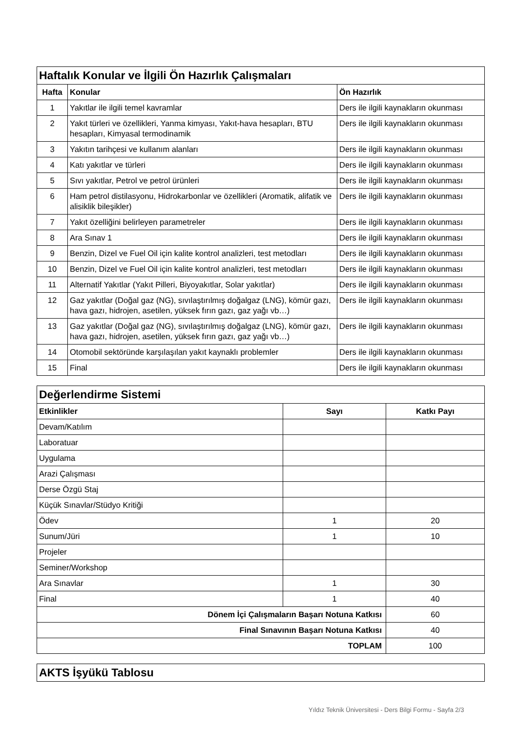| Haftalık Konular ve İlgili Ön Hazırlık Çalışmaları | | |
| Hafta | Konular | Ön Hazırlık |
| 1 | Yakıtlar ile ilgili temel kavramlar | Ders ile ilgili kaynakların okunması |
| 2 | Yakıt türleri ve özellikleri, Yanma kimyası, Yakıt-hava hesapları, BTU hesapları, Kimyasal termodinamik | Ders ile ilgili kaynakların okunması |
| 3 | Yakıtın tarihçesi ve kullanım alanları | Ders ile ilgili kaynakların okunması |
| 4 | Katı yakıtlar ve türleri | Ders ile ilgili kaynakların okunması |
| 5 | Sıvı yakıtlar, Petrol ve petrol ürünleri | Ders ile ilgili kaynakların okunması |
| 6 | Ham petrol distilasyonu, Hidrokarbonlar ve özellikleri (Aromatik, alifatik ve alisiklik bileşikler) | Ders ile ilgili kaynakların okunması |
| 7 | Yakıt özelliğini belirleyen parametreler | Ders ile ilgili kaynakların okunması |
| 8 | Ara Sınav 1 | Ders ile ilgili kaynakların okunması |
| 9 | Benzin, Dizel ve Fuel Oil için kalite kontrol analizleri, test metodları | Ders ile ilgili kaynakların okunması |
| 10 | Benzin, Dizel ve Fuel Oil için kalite kontrol analizleri, test metodları | Ders ile ilgili kaynakların okunması |
| 11 | Alternatif Yakıtlar (Yakıt Pilleri, Biyoyakıtlar, Solar yakıtlar) | Ders ile ilgili kaynakların okunması |
| 12 | Gaz yakıtlar (Doğal gaz (NG), sıvılaştırılmış doğalgaz (LNG), kömür gazı, hava gazı, hidrojen, asetilen, yüksek fırın gazı, gaz yağı vb…) | Ders ile ilgili kaynakların okunması |
| 13 | Gaz yakıtlar (Doğal gaz (NG), sıvılaştırılmış doğalgaz (LNG), kömür gazı, hava gazı, hidrojen, asetilen, yüksek fırın gazı, gaz yağı vb…) | Ders ile ilgili kaynakların okunması |
| 14 | Otomobil sektöründe karşılaşılan yakıt kaynaklı problemler | Ders ile ilgili kaynakların okunması |
| 15 | Final | Ders ile ilgili kaynakların okunması |
| Değerlendirme Sistemi | | |
| Etkinlikler | Sayı | Katkı Payı |
| Devam/Katılım | | |
| Laboratuar | | |
| Uygulama | | |
| Arazi Çalışması | | |
| Derse Özgü Staj | | |
| Küçük Sınavlar/Stüdyo Kritiği | | |
| Ödev | 1 | 20 |
| Sunum/Jüri | 1 | 10 |
| Projeler | | |
| Seminer/Workshop | | |
| Ara Sınavlar | 1 | 30 |
| Final | 1 | 40 |
| Dönem İçi Çalışmaların Başarı Notuna Katkısı | | 60 |
| Final Sınavının Başarı Notuna Katkısı | | 40 |
| TOPLAM | | 100 |
| AKTS İşyükü Tablosu |
Yıldız Teknik Üniversitesi - Ders Bilgi Formu - Sayfa 2/3